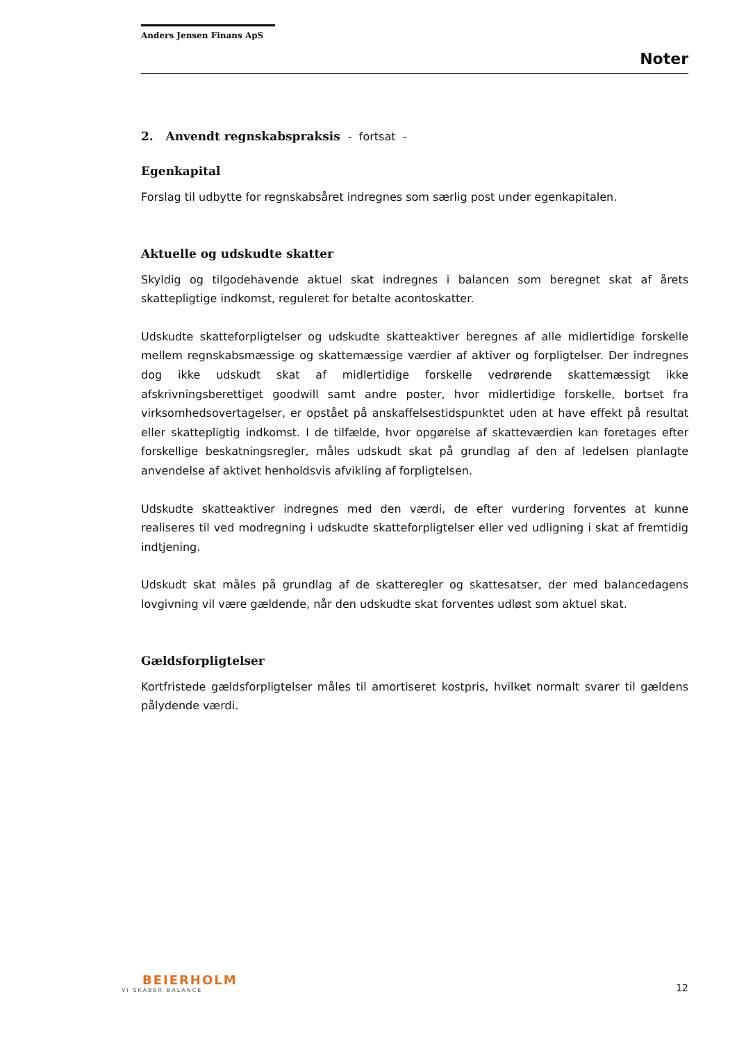Anders Jensen Finans ApS
Noter
2. Anvendt regnskabspraksis - fortsat -
Egenkapital
Forslag til udbytte for regnskabsåret indregnes som særlig post under egenkapitalen.
Aktuelle og udskudte skatter
Skyldig og tilgodehavende aktuel skat indregnes i balancen som beregnet skat af årets skattepligtige indkomst, reguleret for betalte acontoskatter.
Udskudte skatteforpligtelser og udskudte skatteaktiver beregnes af alle midlertidige forskelle mellem regnskabsmæssige og skattemæssige værdier af aktiver og forpligtelser. Der indregnes dog ikke udskudt skat af midlertidige forskelle vedrørende skattemæssigt ikke afskrivningsberettiget goodwill samt andre poster, hvor midlertidige forskelle, bortset fra virksomhedsovertagelser, er opstået på anskaffelsestidspunktet uden at have effekt på resultat eller skattepligtig indkomst. I de tilfælde, hvor opgørelse af skatteværdien kan foretages efter forskellige beskatningsregler, måles udskudt skat på grundlag af den af ledelsen planlagte anvendelse af aktivet henholdsvis afvikling af forpligtelsen.
Udskudte skatteaktiver indregnes med den værdi, de efter vurdering forventes at kunne realiseres til ved modregning i udskudte skatteforpligtelser eller ved udligning i skat af fremtidig indtjening.
Udskudt skat måles på grundlag af de skatteregler og skattesatser, der med balancedagens lovgivning vil være gældende, når den udskudte skat forventes udløst som aktuel skat.
Gældsforpligtelser
Kortfristede gældsforpligtelser måles til amortiseret kostpris, hvilket normalt svarer til gældens pålydende værdi.
BEIERHOLM
VI SKABER BALANCE
12